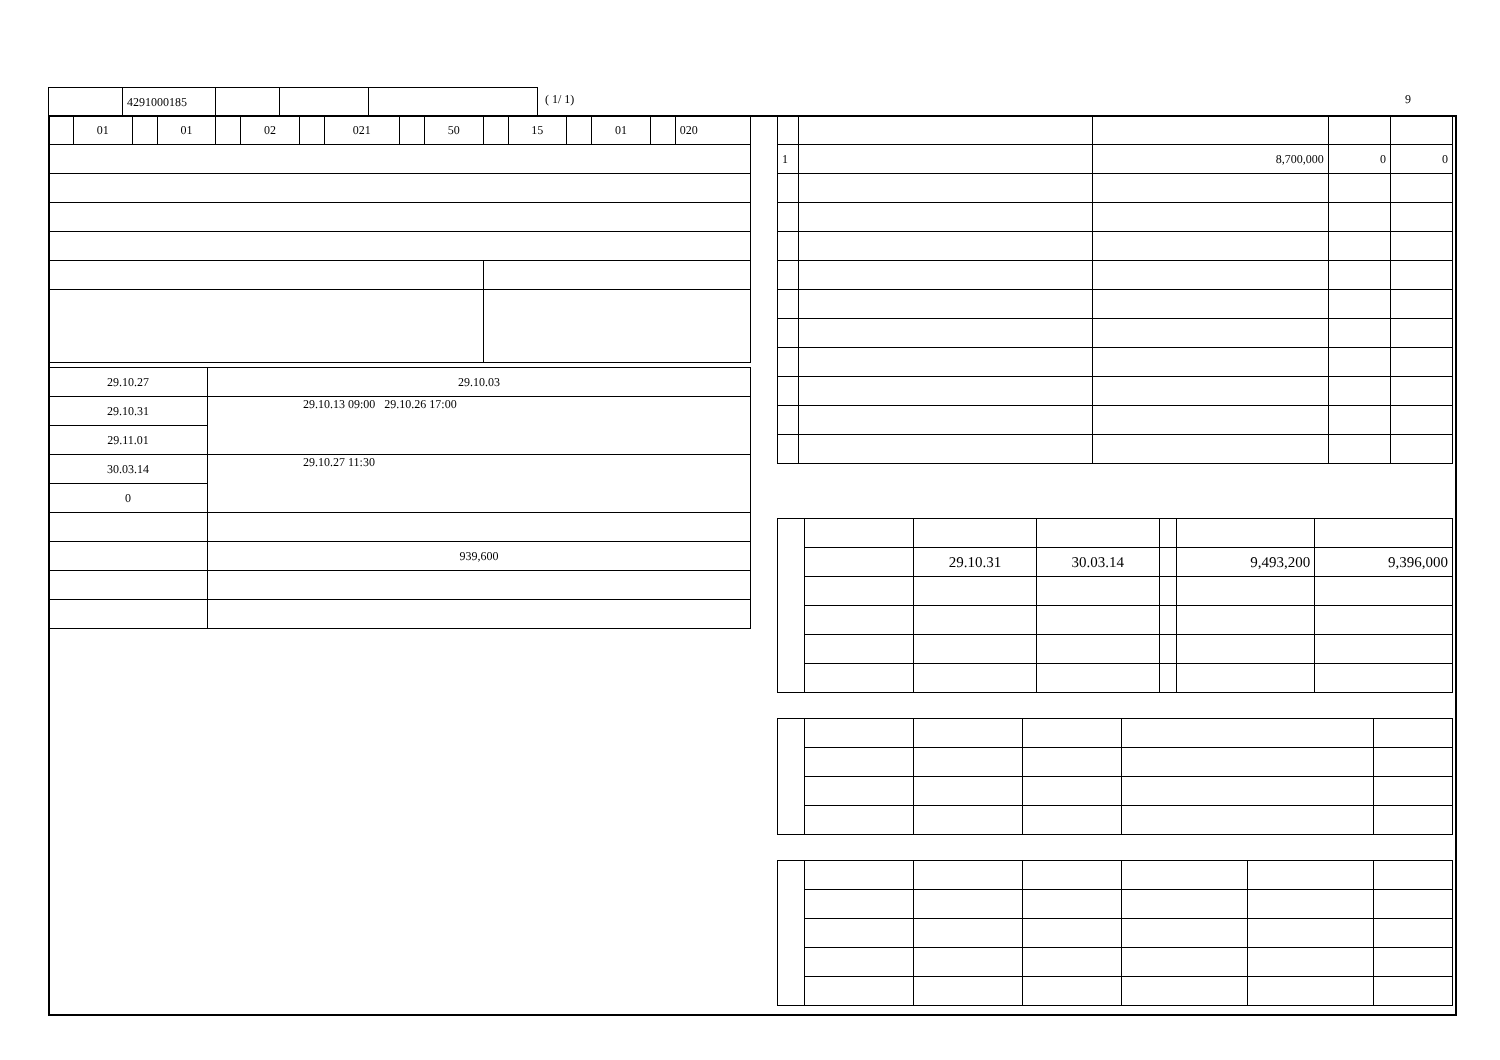| | 4291000185 | | | |
( 1/ 1) 9
| | 01 | | 01 | | 02 | | 021 | | 50 | | 15 | | 01 | | 020 |
| 29.10.27 | 29.10.03 |
| 29.10.31 | 29.10.13 09:00 29.10.26 17:00 |
| 29.11.01 | |
| 30.03.14 | 29.10.27 11:30 |
| 0 | |
| | 939,600 |
| 1 | | 8,700,000 | 0 | 0 |
| | | 29.10.31 | 30.03.14 | | 9,493,200 | 9,396,000 |